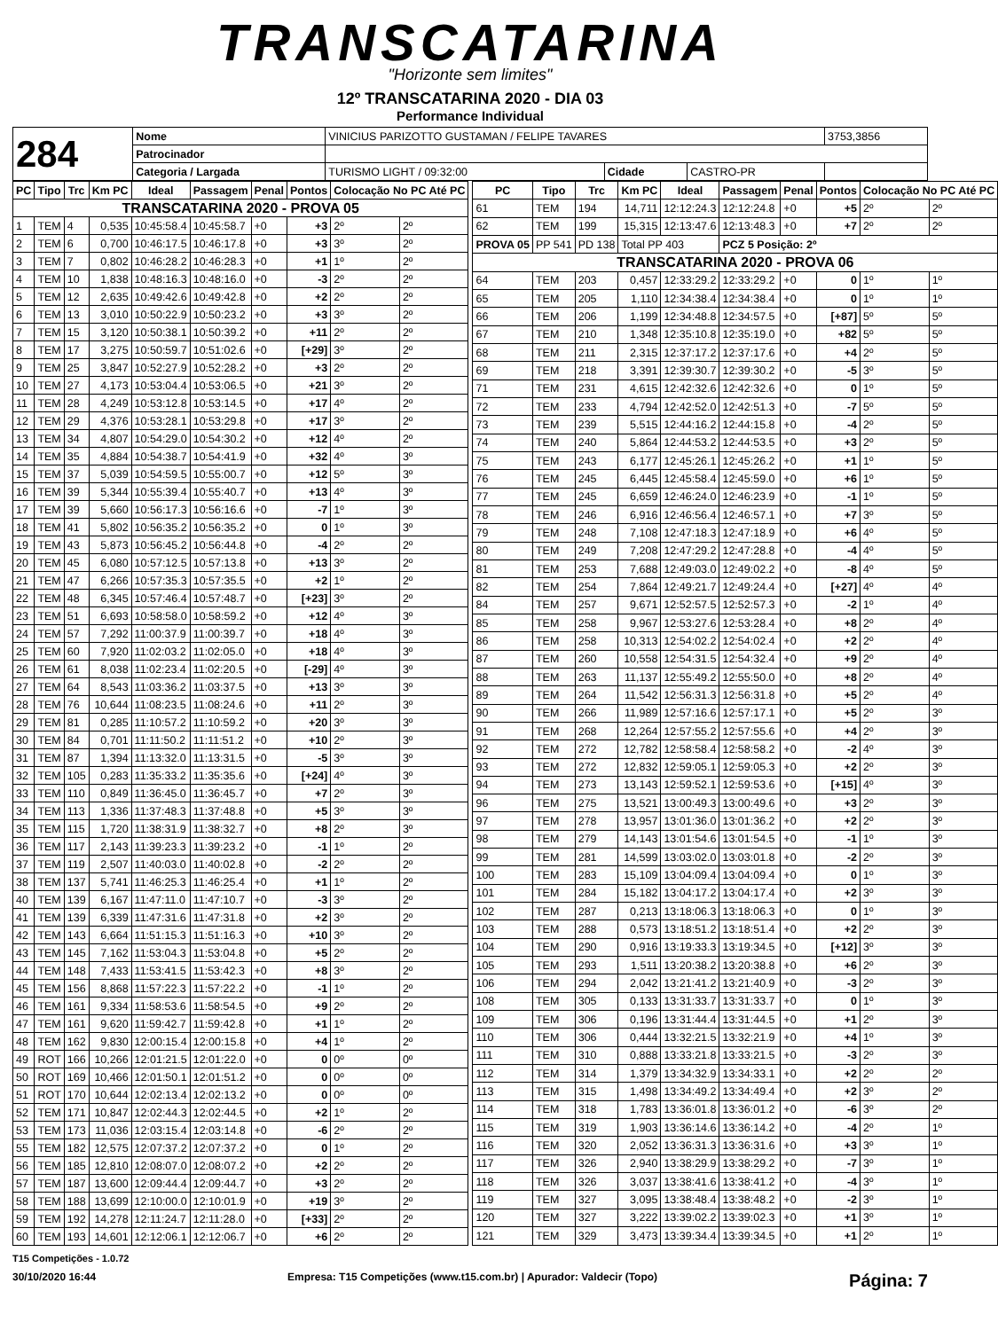TRANSCATARINA
"Horizonte sem limites"
12º TRANSCATARINA 2020 - DIA 03
Performance Individual
| 284 | Nome | VINICIUS PARIZOTTO GUSTAMAN / FELIPE TAVARES | | | 3753,3856 |
| | Patrocinador | | | | |
| | Categoria / Largada | TURISMO LIGHT / 09:32:00 | Cidade | CASTRO-PR | |
| PC | Tipo | Trc | Km PC | Ideal | Passagem | Penal | Pontos | Colocação No PC Até PC | |
| --- | --- | --- | --- | --- | --- | --- | --- | --- | --- |
| TRANSCATARINA 2020 - PROVA 05 | | | | | | | | | |
| 1 | TEM | 4 | 0,535 | 10:45:58.4 | 10:45:58.7 | +0 | +3 | 2º | 2º |
| 2 | TEM | 6 | 0,700 | 10:46:17.5 | 10:46:17.8 | +0 | +3 | 3º | 2º |
| 3 | TEM | 7 | 0,802 | 10:46:28.2 | 10:46:28.3 | +0 | +1 | 1º | 2º |
| 4 | TEM | 10 | 1,838 | 10:48:16.3 | 10:48:16.0 | +0 | -3 | 2º | 2º |
| 5 | TEM | 12 | 2,635 | 10:49:42.6 | 10:49:42.8 | +0 | +2 | 2º | 2º |
| 6 | TEM | 13 | 3,010 | 10:50:22.9 | 10:50:23.2 | +0 | +3 | 3º | 2º |
| 7 | TEM | 15 | 3,120 | 10:50:38.1 | 10:50:39.2 | +0 | +11 | 2º | 2º |
| 8 | TEM | 17 | 3,275 | 10:50:59.7 | 10:51:02.6 | +0 | [+29] | 3º | 2º |
| 9 | TEM | 25 | 3,847 | 10:52:27.9 | 10:52:28.2 | +0 | +3 | 2º | 2º |
| 10 | TEM | 27 | 4,173 | 10:53:04.4 | 10:53:06.5 | +0 | +21 | 3º | 2º |
| 11 | TEM | 28 | 4,249 | 10:53:12.8 | 10:53:14.5 | +0 | +17 | 4º | 2º |
| 12 | TEM | 29 | 4,376 | 10:53:28.1 | 10:53:29.8 | +0 | +17 | 3º | 2º |
| 13 | TEM | 34 | 4,807 | 10:54:29.0 | 10:54:30.2 | +0 | +12 | 4º | 2º |
| 14 | TEM | 35 | 4,884 | 10:54:38.7 | 10:54:41.9 | +0 | +32 | 4º | 3º |
| 15 | TEM | 37 | 5,039 | 10:54:59.5 | 10:55:00.7 | +0 | +12 | 5º | 3º |
| 16 | TEM | 39 | 5,344 | 10:55:39.4 | 10:55:40.7 | +0 | +13 | 4º | 3º |
| 17 | TEM | 39 | 5,660 | 10:56:17.3 | 10:56:16.6 | +0 | -7 | 1º | 3º |
| 18 | TEM | 41 | 5,802 | 10:56:35.2 | 10:56:35.2 | +0 | 0 | 1º | 3º |
| 19 | TEM | 43 | 5,873 | 10:56:45.2 | 10:56:44.8 | +0 | -4 | 2º | 2º |
| 20 | TEM | 45 | 6,080 | 10:57:12.5 | 10:57:13.8 | +0 | +13 | 3º | 2º |
| 21 | TEM | 47 | 6,266 | 10:57:35.3 | 10:57:35.5 | +0 | +2 | 1º | 2º |
| 22 | TEM | 48 | 6,345 | 10:57:46.4 | 10:57:48.7 | +0 | [+23] | 3º | 2º |
| 23 | TEM | 51 | 6,693 | 10:58:58.0 | 10:58:59.2 | +0 | +12 | 4º | 3º |
| 24 | TEM | 57 | 7,292 | 11:00:37.9 | 11:00:39.7 | +0 | +18 | 4º | 3º |
| 25 | TEM | 60 | 7,920 | 11:02:03.2 | 11:02:05.0 | +0 | +18 | 4º | 3º |
| 26 | TEM | 61 | 8,038 | 11:02:23.4 | 11:02:20.5 | +0 | [-29] | 4º | 3º |
| 27 | TEM | 64 | 8,543 | 11:03:36.2 | 11:03:37.5 | +0 | +13 | 3º | 3º |
| 28 | TEM | 76 | 10,644 | 11:08:23.5 | 11:08:24.6 | +0 | +11 | 2º | 3º |
| 29 | TEM | 81 | 0,285 | 11:10:57.2 | 11:10:59.2 | +0 | +20 | 3º | 3º |
| 30 | TEM | 84 | 0,701 | 11:11:50.2 | 11:11:51.2 | +0 | +10 | 2º | 3º |
| 31 | TEM | 87 | 1,394 | 11:13:32.0 | 11:13:31.5 | +0 | -5 | 3º | 3º |
| 32 | TEM | 105 | 0,283 | 11:35:33.2 | 11:35:35.6 | +0 | [+24] | 4º | 3º |
| 33 | TEM | 110 | 0,849 | 11:36:45.0 | 11:36:45.7 | +0 | +7 | 2º | 3º |
| 34 | TEM | 113 | 1,336 | 11:37:48.3 | 11:37:48.8 | +0 | +5 | 3º | 3º |
| 35 | TEM | 115 | 1,720 | 11:38:31.9 | 11:38:32.7 | +0 | +8 | 2º | 3º |
| 36 | TEM | 117 | 2,143 | 11:39:23.3 | 11:39:23.2 | +0 | -1 | 1º | 2º |
| 37 | TEM | 119 | 2,507 | 11:40:03.0 | 11:40:02.8 | +0 | -2 | 2º | 2º |
| 38 | TEM | 137 | 5,741 | 11:46:25.3 | 11:46:25.4 | +0 | +1 | 1º | 2º |
| 40 | TEM | 139 | 6,167 | 11:47:11.0 | 11:47:10.7 | +0 | -3 | 3º | 2º |
| 41 | TEM | 139 | 6,339 | 11:47:31.6 | 11:47:31.8 | +0 | +2 | 3º | 2º |
| 42 | TEM | 143 | 6,664 | 11:51:15.3 | 11:51:16.3 | +0 | +10 | 3º | 2º |
| 43 | TEM | 145 | 7,162 | 11:53:04.3 | 11:53:04.8 | +0 | +5 | 2º | 2º |
| 44 | TEM | 148 | 7,433 | 11:53:41.5 | 11:53:42.3 | +0 | +8 | 3º | 2º |
| 45 | TEM | 156 | 8,868 | 11:57:22.3 | 11:57:22.2 | +0 | -1 | 1º | 2º |
| 46 | TEM | 161 | 9,334 | 11:58:53.6 | 11:58:54.5 | +0 | +9 | 2º | 2º |
| 47 | TEM | 161 | 9,620 | 11:59:42.7 | 11:59:42.8 | +0 | +1 | 1º | 2º |
| 48 | TEM | 162 | 9,830 | 12:00:15.4 | 12:00:15.8 | +0 | +4 | 1º | 2º |
| 49 | ROT | 166 | 10,266 | 12:01:21.5 | 12:01:22.0 | +0 | 0 | 0º | 0º |
| 50 | ROT | 169 | 10,466 | 12:01:50.1 | 12:01:51.2 | +0 | 0 | 0º | 0º |
| 51 | ROT | 170 | 10,644 | 12:02:13.4 | 12:02:13.2 | +0 | 0 | 0º | 0º |
| 52 | TEM | 171 | 10,847 | 12:02:44.3 | 12:02:44.5 | +0 | +2 | 1º | 2º |
| 53 | TEM | 173 | 11,036 | 12:03:15.4 | 12:03:14.8 | +0 | -6 | 2º | 2º |
| 55 | TEM | 182 | 12,575 | 12:07:37.2 | 12:07:37.2 | +0 | 0 | 1º | 2º |
| 56 | TEM | 185 | 12,810 | 12:08:07.0 | 12:08:07.2 | +0 | +2 | 2º | 2º |
| 57 | TEM | 187 | 13,600 | 12:09:44.4 | 12:09:44.7 | +0 | +3 | 2º | 2º |
| 58 | TEM | 188 | 13,699 | 12:10:00.0 | 12:10:01.9 | +0 | +19 | 3º | 2º |
| 59 | TEM | 192 | 14,278 | 12:11:24.7 | 12:11:28.0 | +0 | [+33] | 2º | 2º |
| 60 | TEM | 193 | 14,601 | 12:12:06.1 | 12:12:06.7 | +0 | +6 | 2º | 2º |
| PC | Tipo | Trc | Km PC | Ideal | Passagem | Penal | Pontos | Colocação No PC Até PC | |
| --- | --- | --- | --- | --- | --- | --- | --- | --- | --- |
| 61 | TEM | 194 | 14,711 | 12:12:24.3 | 12:12:24.8 | +0 | +5 | 2º | 2º |
| 62 | TEM | 199 | 15,315 | 12:13:47.6 | 12:13:48.3 | +0 | +7 | 2º | 2º |
| PROVA 05 | PP 541 | PD 138 | Total PP 403 | | PCZ 5 Posição: 2º | | | | |
| TRANSCATARINA 2020 - PROVA 06 | | | | | | | | | |
| 64 | TEM | 203 | 0,457 | 12:33:29.2 | 12:33:29.2 | +0 | 0 | 1º | 1º |
| 65 | TEM | 205 | 1,110 | 12:34:38.4 | 12:34:38.4 | +0 | 0 | 1º | 1º |
| 66 | TEM | 206 | 1,199 | 12:34:48.8 | 12:34:57.5 | +0 | [+87] | 5º | 5º |
| 67 | TEM | 210 | 1,348 | 12:35:10.8 | 12:35:19.0 | +0 | +82 | 5º | 5º |
| 68 | TEM | 211 | 2,315 | 12:37:17.2 | 12:37:17.6 | +0 | +4 | 2º | 5º |
| 69 | TEM | 218 | 3,391 | 12:39:30.7 | 12:39:30.2 | +0 | -5 | 3º | 5º |
| 71 | TEM | 231 | 4,615 | 12:42:32.6 | 12:42:32.6 | +0 | 0 | 1º | 5º |
| 72 | TEM | 233 | 4,794 | 12:42:52.0 | 12:42:51.3 | +0 | -7 | 5º | 5º |
| 73 | TEM | 239 | 5,515 | 12:44:16.2 | 12:44:15.8 | +0 | -4 | 2º | 5º |
| 74 | TEM | 240 | 5,864 | 12:44:53.2 | 12:44:53.5 | +0 | +3 | 2º | 5º |
| 75 | TEM | 243 | 6,177 | 12:45:26.1 | 12:45:26.2 | +0 | +1 | 1º | 5º |
| 76 | TEM | 245 | 6,445 | 12:45:58.4 | 12:45:59.0 | +0 | +6 | 1º | 5º |
| 77 | TEM | 245 | 6,659 | 12:46:24.0 | 12:46:23.9 | +0 | -1 | 1º | 5º |
| 78 | TEM | 246 | 6,916 | 12:46:56.4 | 12:46:57.1 | +0 | +7 | 3º | 5º |
| 79 | TEM | 248 | 7,108 | 12:47:18.3 | 12:47:18.9 | +0 | +6 | 4º | 5º |
| 80 | TEM | 249 | 7,208 | 12:47:29.2 | 12:47:28.8 | +0 | -4 | 4º | 5º |
| 81 | TEM | 253 | 7,688 | 12:49:03.0 | 12:49:02.2 | +0 | -8 | 4º | 5º |
| 82 | TEM | 254 | 7,864 | 12:49:21.7 | 12:49:24.4 | +0 | [+27] | 4º | 4º |
| 84 | TEM | 257 | 9,671 | 12:52:57.5 | 12:52:57.3 | +0 | -2 | 1º | 4º |
| 85 | TEM | 258 | 9,967 | 12:53:27.6 | 12:53:28.4 | +0 | +8 | 2º | 4º |
| 86 | TEM | 258 | 10,313 | 12:54:02.2 | 12:54:02.4 | +0 | +2 | 2º | 4º |
| 87 | TEM | 260 | 10,558 | 12:54:31.5 | 12:54:32.4 | +0 | +9 | 2º | 4º |
| 88 | TEM | 263 | 11,137 | 12:55:49.2 | 12:55:50.0 | +0 | +8 | 2º | 4º |
| 89 | TEM | 264 | 11,542 | 12:56:31.3 | 12:56:31.8 | +0 | +5 | 2º | 4º |
| 90 | TEM | 266 | 11,989 | 12:57:16.6 | 12:57:17.1 | +0 | +5 | 2º | 3º |
| 91 | TEM | 268 | 12,264 | 12:57:55.2 | 12:57:55.6 | +0 | +4 | 2º | 3º |
| 92 | TEM | 272 | 12,782 | 12:58:58.4 | 12:58:58.2 | +0 | -2 | 4º | 3º |
| 93 | TEM | 272 | 12,832 | 12:59:05.1 | 12:59:05.3 | +0 | +2 | 2º | 3º |
| 94 | TEM | 273 | 13,143 | 12:59:52.1 | 12:59:53.6 | +0 | [+15] | 4º | 3º |
| 96 | TEM | 275 | 13,521 | 13:00:49.3 | 13:00:49.6 | +0 | +3 | 2º | 3º |
| 97 | TEM | 278 | 13,957 | 13:01:36.0 | 13:01:36.2 | +0 | +2 | 2º | 3º |
| 98 | TEM | 279 | 14,143 | 13:01:54.6 | 13:01:54.5 | +0 | -1 | 1º | 3º |
| 99 | TEM | 281 | 14,599 | 13:03:02.0 | 13:03:01.8 | +0 | -2 | 2º | 3º |
| 100 | TEM | 283 | 15,109 | 13:04:09.4 | 13:04:09.4 | +0 | 0 | 1º | 3º |
| 101 | TEM | 284 | 15,182 | 13:04:17.2 | 13:04:17.4 | +0 | +2 | 3º | 3º |
| 102 | TEM | 287 | 0,213 | 13:18:06.3 | 13:18:06.3 | +0 | 0 | 1º | 3º |
| 103 | TEM | 288 | 0,573 | 13:18:51.2 | 13:18:51.4 | +0 | +2 | 2º | 3º |
| 104 | TEM | 290 | 0,916 | 13:19:33.3 | 13:19:34.5 | +0 | [+12] | 3º | 3º |
| 105 | TEM | 293 | 1,511 | 13:20:38.2 | 13:20:38.8 | +0 | +6 | 2º | 3º |
| 106 | TEM | 294 | 2,042 | 13:21:41.2 | 13:21:40.9 | +0 | -3 | 2º | 3º |
| 108 | TEM | 305 | 0,133 | 13:31:33.7 | 13:31:33.7 | +0 | 0 | 1º | 3º |
| 109 | TEM | 306 | 0,196 | 13:31:44.4 | 13:31:44.5 | +0 | +1 | 2º | 3º |
| 110 | TEM | 306 | 0,444 | 13:32:21.5 | 13:32:21.9 | +0 | +4 | 1º | 3º |
| 111 | TEM | 310 | 0,888 | 13:33:21.8 | 13:33:21.5 | +0 | -3 | 2º | 3º |
| 112 | TEM | 314 | 1,379 | 13:34:32.9 | 13:34:33.1 | +0 | +2 | 2º | 2º |
| 113 | TEM | 315 | 1,498 | 13:34:49.2 | 13:34:49.4 | +0 | +2 | 3º | 2º |
| 114 | TEM | 318 | 1,783 | 13:36:01.8 | 13:36:01.2 | +0 | -6 | 3º | 2º |
| 115 | TEM | 319 | 1,903 | 13:36:14.6 | 13:36:14.2 | +0 | -4 | 2º | 1º |
| 116 | TEM | 320 | 2,052 | 13:36:31.3 | 13:36:31.6 | +0 | +3 | 3º | 1º |
| 117 | TEM | 326 | 2,940 | 13:38:29.9 | 13:38:29.2 | +0 | -7 | 3º | 1º |
| 118 | TEM | 326 | 3,037 | 13:38:41.6 | 13:38:41.2 | +0 | -4 | 3º | 1º |
| 119 | TEM | 327 | 3,095 | 13:38:48.4 | 13:38:48.2 | +0 | -2 | 3º | 1º |
| 120 | TEM | 327 | 3,222 | 13:39:02.2 | 13:39:02.3 | +0 | +1 | 3º | 1º |
| 121 | TEM | 329 | 3,473 | 13:39:34.4 | 13:39:34.5 | +0 | +1 | 2º | 1º |
T15 Competições - 1.0.72
30/10/2020 16:44 Empresa: T15 Competições (www.t15.com.br) | Apurador: Valdecir (Topo) Página: 7